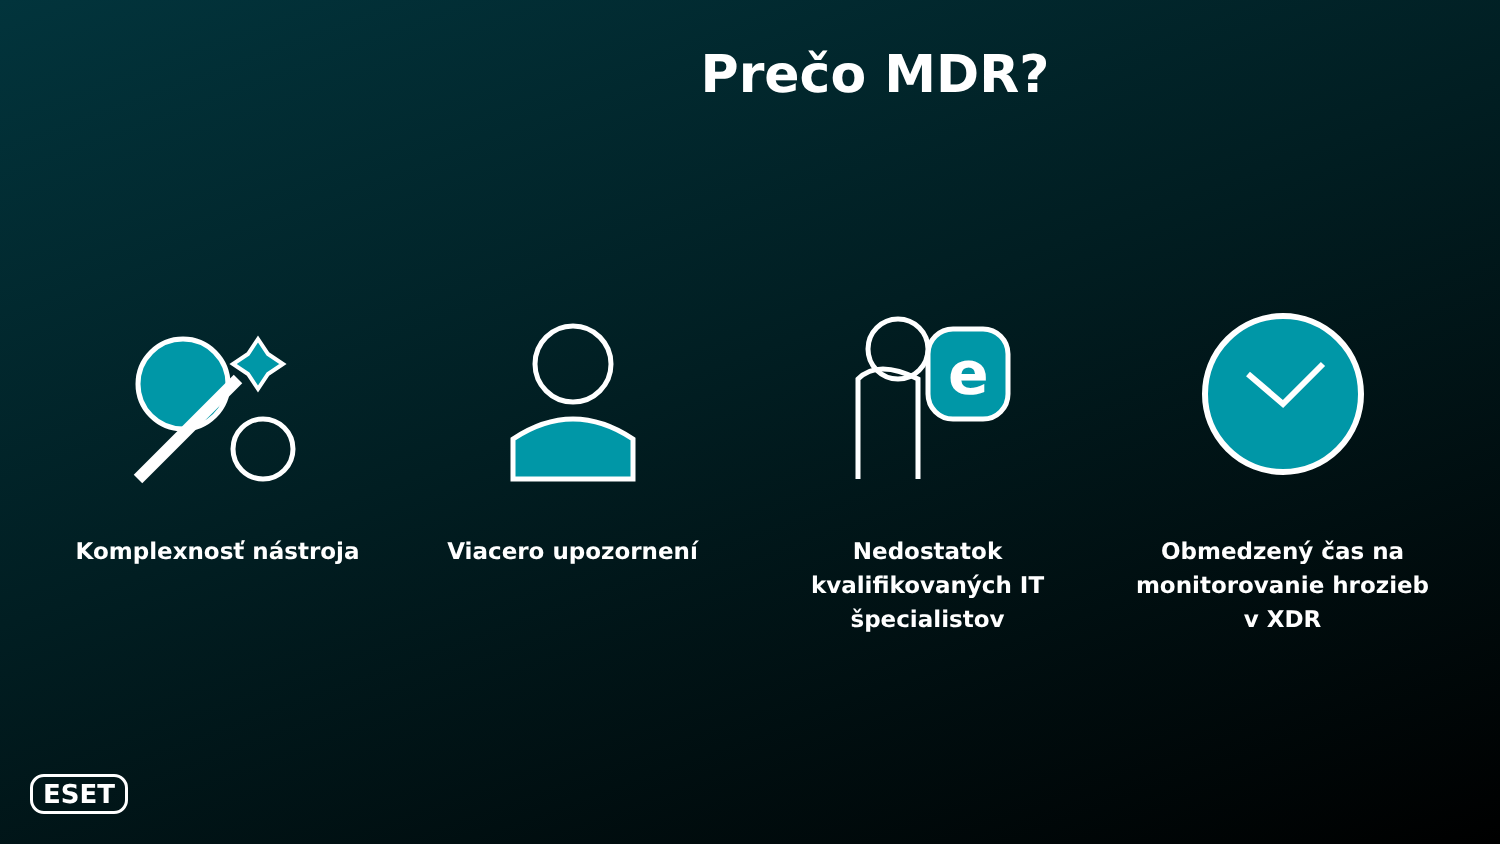Prečo MDR?
Komplexnosť nástroja Viacero upozornení
e
Nedostatok kvalifikovaných IT špecialistov
Obmedzený čas na monitorovanie hrozieb v XDR
ESET